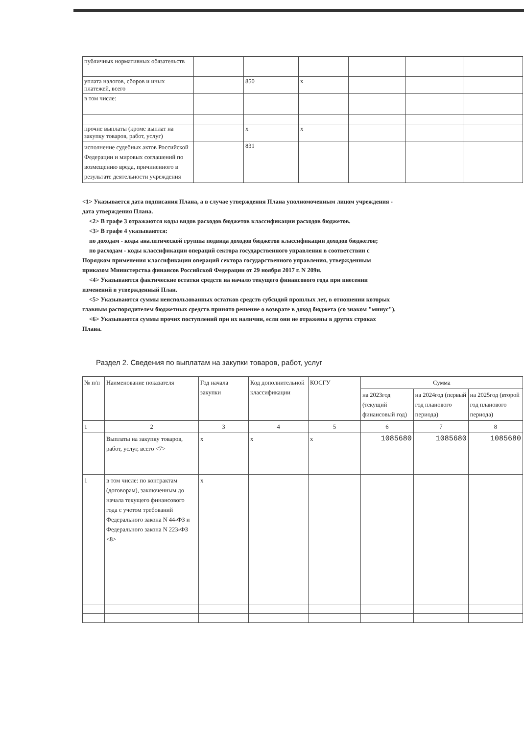| публичных нормативных обязательств | | | | | | |
| уплата налогов, сборов и иных платежей, всего | | 850 | x | | | |
| в том числе: | | | | | | |
| прочие выплаты (кроме выплат на закупку товаров, работ, услуг) | | x | x | | | |
| исполнение судебных актов Российской Федерации и мировых соглашений по возмещению вреда, причиненного в результате деятельности учреждения | | 831 | | | | |
<1> Указывается дата подписания Плана, а в случае утверждения Плана уполномоченным лицом учреждения - дата утверждения Плана.
<2> В графе 3 отражаются коды видов расходов бюджетов классификации расходов бюджетов.
<3> В графе 4 указываются:
по доходам - коды аналитической группы подвида доходов бюджетов классификации доходов бюджетов;
по расходам - коды классификации операций сектора государственного управления в соответствии с Порядком применения классификации операций сектора государственного управления, утвержденным приказом Министерства финансов Российской Федерации от 29 ноября 2017 г. N 209н.
<4> Указываются фактические остатки средств на начало текущего финансового года при внесении изменений в утвержденный План.
<5> Указываются суммы неиспользованных остатков средств субсидий прошлых лет, в отношении которых главным распорядителем бюджетных средств принято решение о возврате в доход бюджета (со знаком "минус").
<6> Указываются суммы прочих поступлений при их наличии, если они не отражены в других строках Плана.
Раздел 2. Сведения по выплатам на закупки товаров, работ, услуг
| № п/п | Наименование показателя | Год начала закупки | Код дополнительной классификации | КОСГУ | Сумма | | |
| --- | --- | --- | --- | --- | --- | --- | --- |
| | | | | | на 2023год (текущий финансовый год) | на 2024год (первый год планового периода) | на 2025год (второй год планового периода) |
| 1 | 2 | 3 | 4 | 5 | 6 | 7 | 8 |
| | Выплаты на закупку товаров, работ, услуг, всего <7> | x | x | x | 1085680 | 1085680 | 1085680 |
| 1 | в том числе: по контрактам (договорам), заключенным до начала текущего финансового года с учетом требований Федерального закона N 44-ФЗ и Федерального закона N 223-ФЗ <8> | x | | | | | |